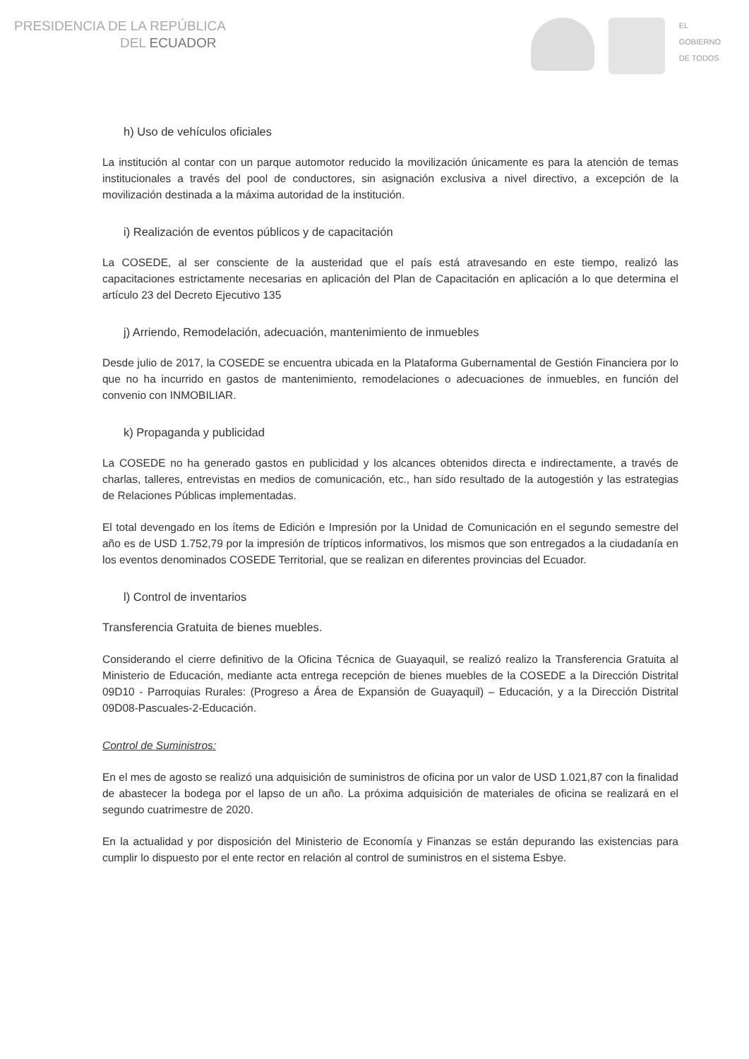PRESIDENCIA DE LA REPÚBLICA
DEL ECUADOR
EL
GOBIERNO
DE TODOS
h) Uso de vehículos oficiales
La institución al contar con un parque automotor reducido la movilización únicamente es para la atención de temas institucionales a través del pool de conductores, sin asignación exclusiva a nivel directivo, a excepción de la movilización destinada a la máxima autoridad de la institución.
i) Realización de eventos públicos y de capacitación
La COSEDE, al ser consciente de la austeridad que el país está atravesando en este tiempo, realizó las capacitaciones estrictamente necesarias en aplicación del Plan de Capacitación en aplicación a lo que determina el artículo 23 del Decreto Ejecutivo 135
j) Arriendo, Remodelación, adecuación, mantenimiento de inmuebles
Desde julio de 2017, la COSEDE se encuentra ubicada en la Plataforma Gubernamental de Gestión Financiera por lo que no ha incurrido en gastos de mantenimiento, remodelaciones o adecuaciones de inmuebles, en función del convenio con INMOBILIAR.
k) Propaganda y publicidad
La COSEDE no ha generado gastos en publicidad y los alcances obtenidos directa e indirectamente, a través de charlas, talleres, entrevistas en medios de comunicación, etc., han sido resultado de la autogestión y las estrategias de Relaciones Públicas implementadas.
El total devengado en los ítems de Edición e Impresión por la Unidad de Comunicación en el segundo semestre del año es de USD 1.752,79 por la impresión de trípticos informativos, los mismos que son entregados a la ciudadanía en los eventos denominados COSEDE Territorial, que se realizan en diferentes provincias del Ecuador.
l) Control de inventarios
Transferencia Gratuita de bienes muebles.
Considerando el cierre definitivo de la Oficina Técnica de Guayaquil, se realizó realizo la Transferencia Gratuita al Ministerio de Educación, mediante acta entrega recepción de bienes muebles de la COSEDE a la Dirección Distrital 09D10 - Parroquias Rurales: (Progreso a Área de Expansión de Guayaquil) – Educación, y a la Dirección Distrital 09D08-Pascuales-2-Educación.
Control de Suministros:
En el mes de agosto se realizó una adquisición de suministros de oficina por un valor de USD 1.021,87 con la finalidad de abastecer la bodega por el lapso de un año. La próxima adquisición de materiales de oficina se realizará en el segundo cuatrimestre de 2020.
En la actualidad y por disposición del Ministerio de Economía y Finanzas se están depurando las existencias para cumplir lo dispuesto por el ente rector en relación al control de suministros en el sistema Esbye.